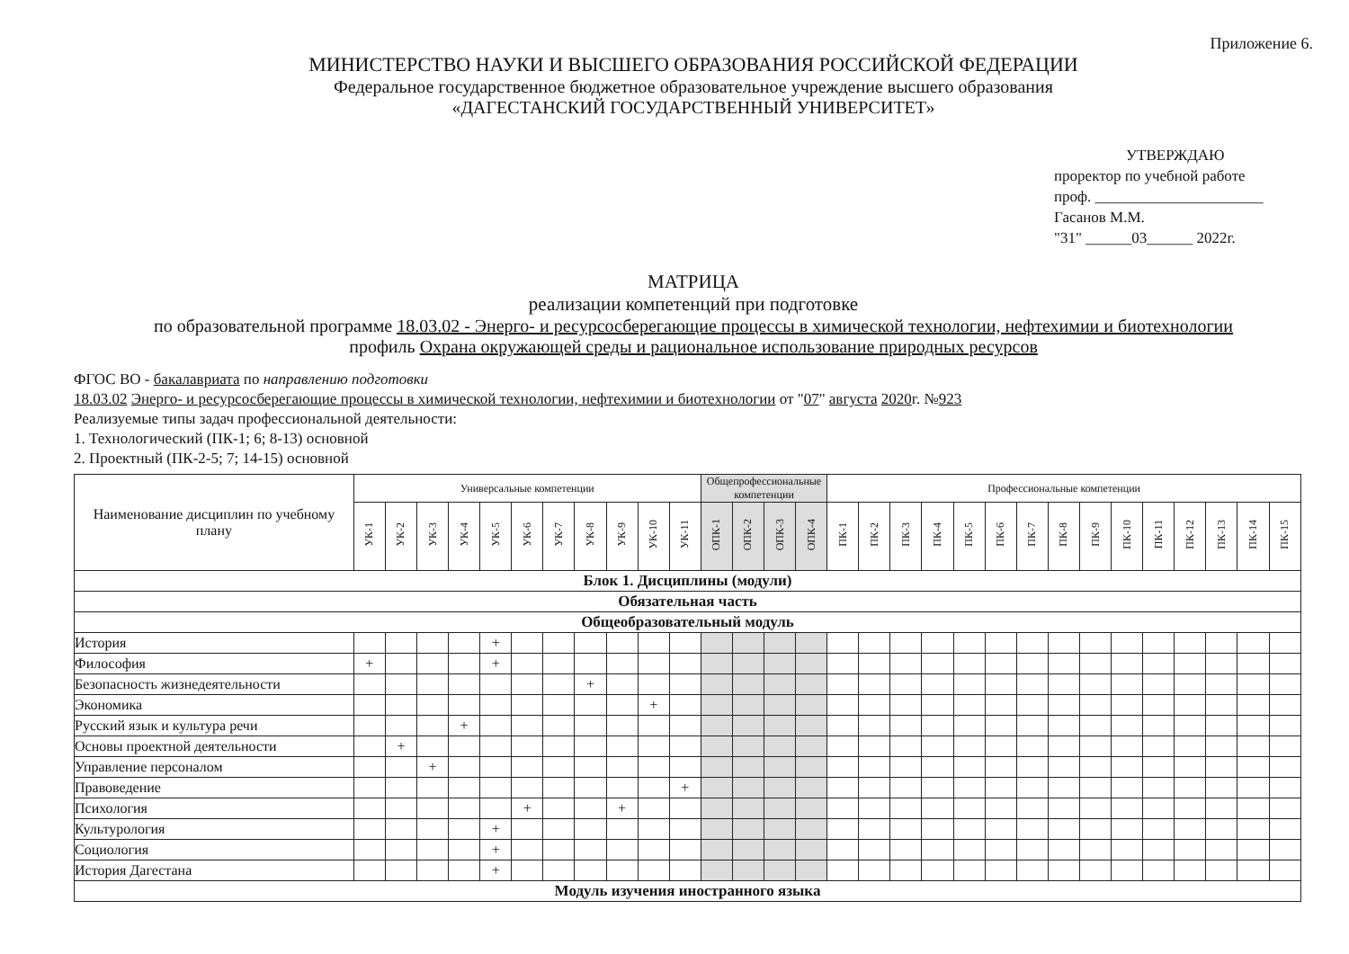Приложение 6.
МИНИСТЕРСТВО НАУКИ И ВЫСШЕГО ОБРАЗОВАНИЯ РОССИЙСКОЙ ФЕДЕРАЦИИ
Федеральное государственное бюджетное образовательное учреждение высшего образования
«ДАГЕСТАНСКИЙ ГОСУДАРСТВЕННЫЙ УНИВЕРСИТЕТ»
УТВЕРЖДАЮ
проректор по учебной работе
проф. ______________________ Гасанов М.М.
"31" ______03______ 2022г.
МАТРИЦА
реализации компетенций при подготовке
по образовательной программе 18.03.02 - Энерго- и ресурсосберегающие процессы в химической технологии, нефтехимии и биотехнологии
профиль Охрана окружающей среды и рациональное использование природных ресурсов
ФГОС ВО - бакалавриата по направлению подготовки
18.03.02 Энерго- и ресурсосберегающие процессы в химической технологии, нефтехимии и биотехнологии от "07" августа 2020г. №923
Реализуемые типы задач профессиональной деятельности:
1. Технологический (ПК-1; 6; 8-13) основной
2. Проектный (ПК-2-5; 7; 14-15) основной
| Наименование дисциплин по учебному плану | Универсальные компетенции | | | | | | | | | | | Общепрофессиональные компетенции | | | | Профессиональные компетенции | | | | | | | | | | | | | | |
| --- | --- | --- | --- | --- | --- | --- | --- | --- | --- | --- | --- | --- | --- | --- | --- | --- | --- | --- | --- | --- | --- | --- | --- | --- | --- | --- | --- | --- | --- | --- |
| | УК-1 | УК-2 | УК-3 | УК-4 | УК-5 | УК-6 | УК-7 | УК-8 | УК-9 | УК-10 | УК-11 | ОПК-1 | ОПК-2 | ОПК-3 | ОПК-4 | ПК-1 | ПК-2 | ПК-3 | ПК-4 | ПК-5 | ПК-6 | ПК-7 | ПК-8 | ПК-9 | ПК-10 | ПК-11 | ПК-12 | ПК-13 | ПК-14 | ПК-15 |
| Блок 1. Дисциплины (модули) | | | | | | | | | | | | | | | | | | | | | | | | | | | | | | |
| Обязательная часть | | | | | | | | | | | | | | | | | | | | | | | | | | | | | | |
| Общеобразовательный модуль | | | | | | | | | | | | | | | | | | | | | | | | | | | | | | |
| История | | | | | + | | | | | | | | | | | | | | | | | | | | | | | | | |
| Философия | + | | | | + | | | | | | | | | | | | | | | | | | | | | | | | | |
| Безопасность жизнедеятельности | | | | | | | | + | | | | | | | | | | | | | | | | | | | | | | |
| Экономика | | | | | | | | | | + | | | | | | | | | | | | | | | | | | | | |
| Русский язык и культура речи | | | | + | | | | | | | | | | | | | | | | | | | | | | | | | | |
| Основы проектной деятельности | | + | | | | | | | | | | | | | | | | | | | | | | | | | | | | |
| Управление персоналом | | | + | | | | | | | | | | | | | | | | | | | | | | | | | | | |
| Правоведение | | | | | | | | | | | + | | | | | | | | | | | | | | | | | | | |
| Психология | | | | | | + | | | + | | | | | | | | | | | | | | | | | | | | | |
| Культурология | | | | | + | | | | | | | | | | | | | | | | | | | | | | | | | |
| Социология | | | | | + | | | | | | | | | | | | | | | | | | | | | | | | | |
| История Дагестана | | | | | + | | | | | | | | | | | | | | | | | | | | | | | | | |
| Модуль изучения иностранного языка | | | | | | | | | | | | | | | | | | | | | | | | | | | | | | |